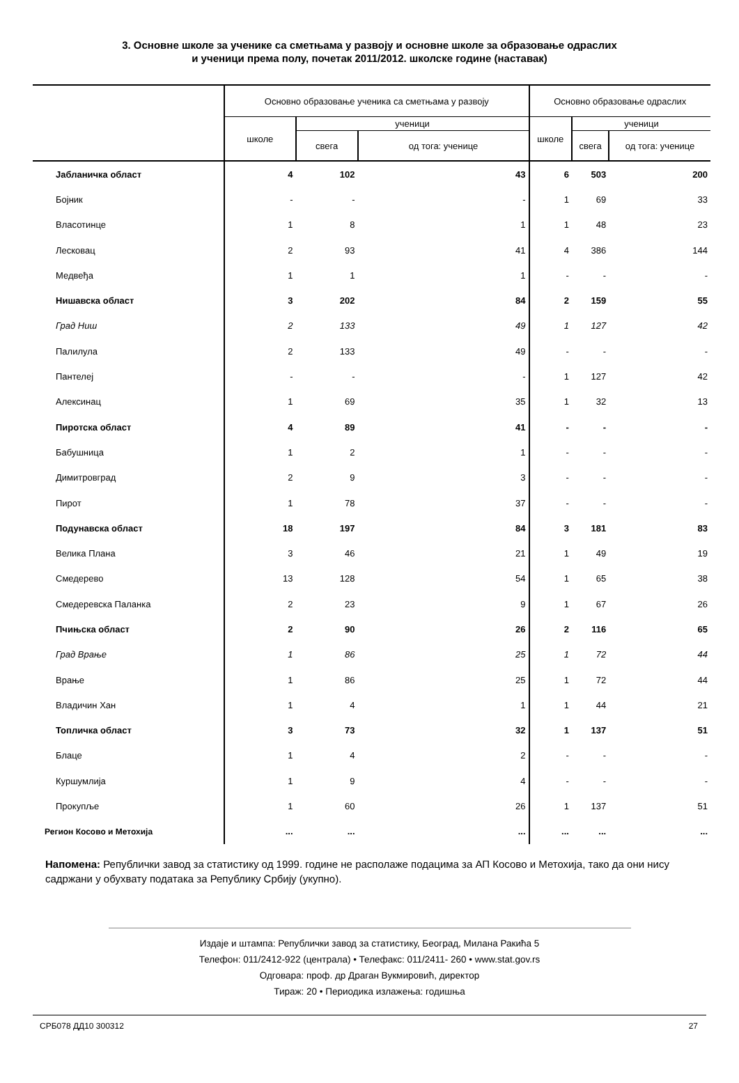3. Основне школе за ученике са сметњама у развоју и основне школе за образовање одраслих
и ученици према полу, почетак 2011/2012. школске године (наставак)
| | Основно образовање ученика са сметњама у развоју | | | Основно образовање одраслих | | |
| --- | --- | --- | --- | --- | --- | --- |
| | школе | ученици | | школе | ученици | |
| | | свега | од тога: ученице | | свега | од тога: ученице |
| Јабланичка област | 4 | 102 | 43 | 6 | 503 | 200 |
| Бојник | - | - | - | 1 | 69 | 33 |
| Власотинце | 1 | 8 | 1 | 1 | 48 | 23 |
| Лесковац | 2 | 93 | 41 | 4 | 386 | 144 |
| Медвеђа | 1 | 1 | 1 | - | - | - |
| Нишавска област | 3 | 202 | 84 | 2 | 159 | 55 |
| Град Ниш | 2 | 133 | 49 | 1 | 127 | 42 |
| Палилула | 2 | 133 | 49 | - | - | - |
| Пантелеј | - | - | - | 1 | 127 | 42 |
| Алексинац | 1 | 69 | 35 | 1 | 32 | 13 |
| Пиротска област | 4 | 89 | 41 | - | - | - |
| Бабушница | 1 | 2 | 1 | - | - | - |
| Димитровград | 2 | 9 | 3 | - | - | - |
| Пирот | 1 | 78 | 37 | - | - | - |
| Подунавска област | 18 | 197 | 84 | 3 | 181 | 83 |
| Велика Плана | 3 | 46 | 21 | 1 | 49 | 19 |
| Смедерево | 13 | 128 | 54 | 1 | 65 | 38 |
| Смедеревска Паланка | 2 | 23 | 9 | 1 | 67 | 26 |
| Пчињска област | 2 | 90 | 26 | 2 | 116 | 65 |
| Град Врање | 1 | 86 | 25 | 1 | 72 | 44 |
| Врање | 1 | 86 | 25 | 1 | 72 | 44 |
| Владичин Хан | 1 | 4 | 1 | 1 | 44 | 21 |
| Топличка област | 3 | 73 | 32 | 1 | 137 | 51 |
| Блаце | 1 | 4 | 2 | - | - | - |
| Куршумлија | 1 | 9 | 4 | - | - | - |
| Прокупље | 1 | 60 | 26 | 1 | 137 | 51 |
| Регион Косово и Метохија | ... | ... | ... | ... | ... | ... |
Напомена: Републички завод за статистику од 1999. године не располаже подацима за АП Косово и Метохија, тако да они нису садржани у обухвату података за Републику Србију (укупно).
Издаје и штампа: Републички завод за статистику, Београд, Милана Ракића 5
Телефон: 011/2412-922 (централа) • Телефакс: 011/2411- 260 • www.stat.gov.rs
Одговара: проф. др Драган Вукмировић, директор
Тираж: 20 • Периодика излажења: годишња
СРБ078 ДД10 300312 27